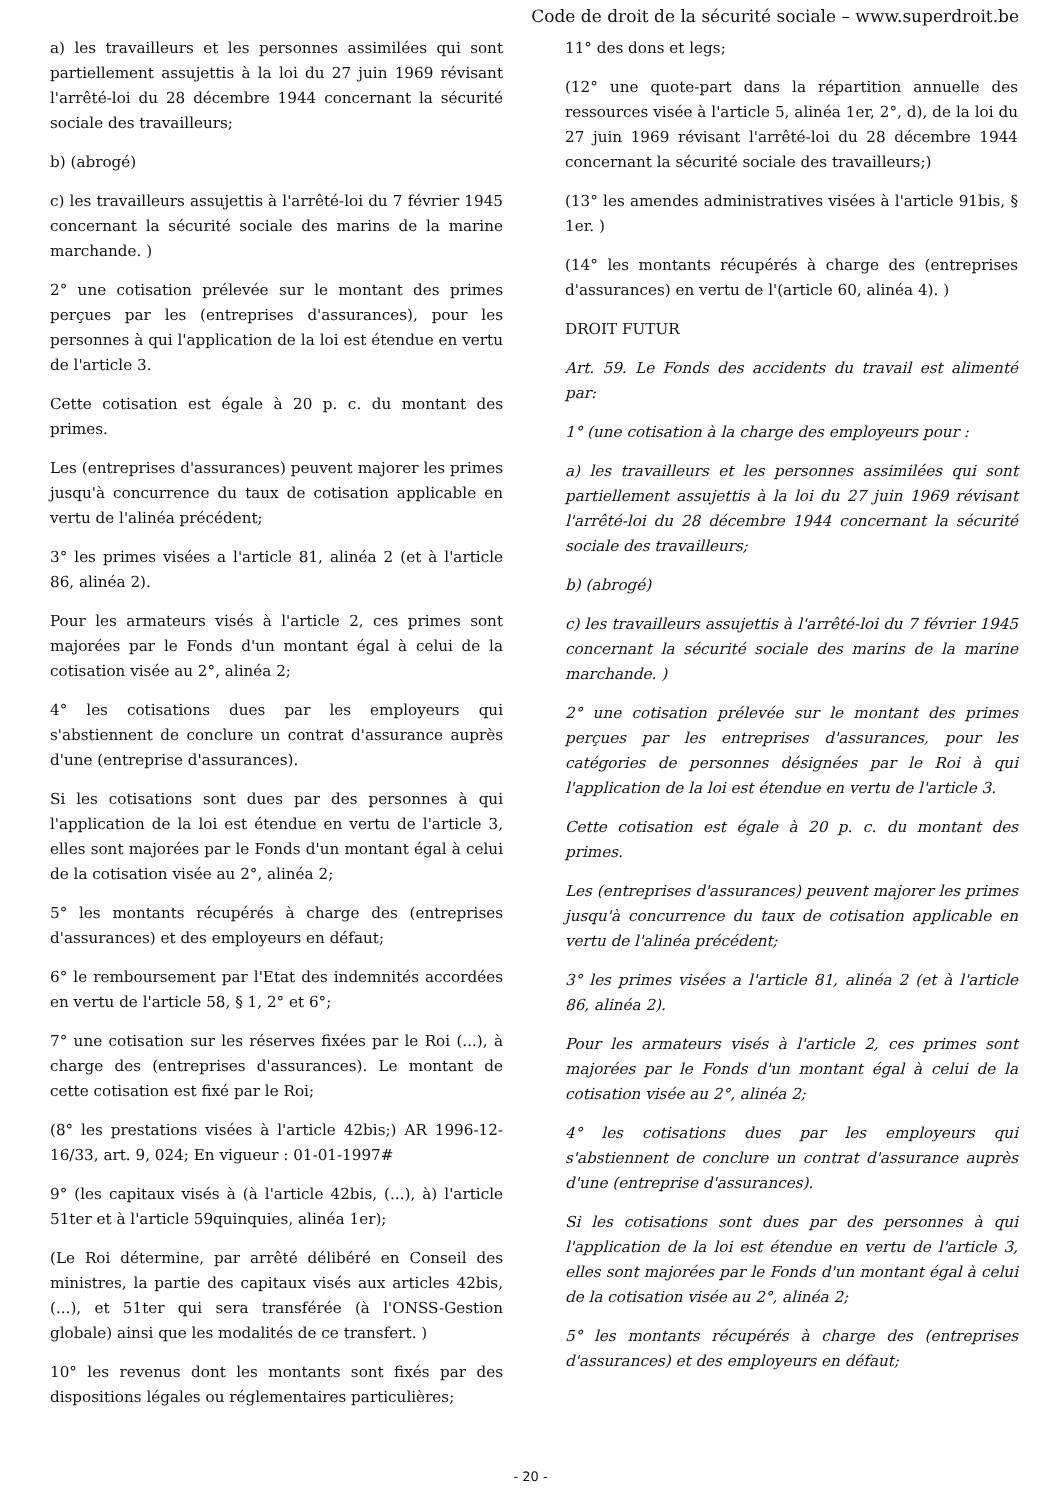Code de droit de la sécurité sociale – www.superdroit.be
a) les travailleurs et les personnes assimilées qui sont partiellement assujettis à la loi du 27 juin 1969 révisant l'arrêté-loi du 28 décembre 1944 concernant la sécurité sociale des travailleurs;
b) (abrogé)
c) les travailleurs assujettis à l'arrêté-loi du 7 février 1945 concernant la sécurité sociale des marins de la marine marchande. )
2° une cotisation prélevée sur le montant des primes perçues par les (entreprises d'assurances), pour les personnes à qui l'application de la loi est étendue en vertu de l'article 3.
Cette cotisation est égale à 20 p. c. du montant des primes.
Les (entreprises d'assurances) peuvent majorer les primes jusqu'à concurrence du taux de cotisation applicable en vertu de l'alinéa précédent;
3° les primes visées a l'article 81, alinéa 2 (et à l'article 86, alinéa 2).
Pour les armateurs visés à l'article 2, ces primes sont majorées par le Fonds d'un montant égal à celui de la cotisation visée au 2°, alinéa 2;
4° les cotisations dues par les employeurs qui s'abstiennent de conclure un contrat d'assurance auprès d'une (entreprise d'assurances).
Si les cotisations sont dues par des personnes à qui l'application de la loi est étendue en vertu de l'article 3, elles sont majorées par le Fonds d'un montant égal à celui de la cotisation visée au 2°, alinéa 2;
5° les montants récupérés à charge des (entreprises d'assurances) et des employeurs en défaut;
6° le remboursement par l'Etat des indemnités accordées en vertu de l'article 58, § 1, 2° et 6°;
7° une cotisation sur les réserves fixées par le Roi (...), à charge des (entreprises d'assurances). Le montant de cette cotisation est fixé par le Roi;
(8° les prestations visées à l'article 42bis;) AR 1996-12-16/33, art. 9, 024; En vigueur : 01-01-1997#
9° (les capitaux visés à (à l'article 42bis, (...), à) l'article 51ter et à l'article 59quinquies, alinéa 1er);
(Le Roi détermine, par arrêté délibéré en Conseil des ministres, la partie des capitaux visés aux articles 42bis, (...), et 51ter qui sera transférée (à l'ONSS-Gestion globale) ainsi que les modalités de ce transfert. )
10° les revenus dont les montants sont fixés par des dispositions légales ou réglementaires particulières;
11° des dons et legs;
(12° une quote-part dans la répartition annuelle des ressources visée à l'article 5, alinéa 1er, 2°, d), de la loi du 27 juin 1969 révisant l'arrêté-loi du 28 décembre 1944 concernant la sécurité sociale des travailleurs;)
(13° les amendes administratives visées à l'article 91bis, § 1er. )
(14° les montants récupérés à charge des (entreprises d'assurances) en vertu de l'(article 60, alinéa 4). )
DROIT FUTUR
Art. 59. Le Fonds des accidents du travail est alimenté par:
1° (une cotisation à la charge des employeurs pour :
a) les travailleurs et les personnes assimilées qui sont partiellement assujettis à la loi du 27 juin 1969 révisant l'arrêté-loi du 28 décembre 1944 concernant la sécurité sociale des travailleurs;
b) (abrogé)
c) les travailleurs assujettis à l'arrêté-loi du 7 février 1945 concernant la sécurité sociale des marins de la marine marchande. )
2° une cotisation prélevée sur le montant des primes perçues par les entreprises d'assurances, pour les catégories de personnes désignées par le Roi à qui l'application de la loi est étendue en vertu de l'article 3.
Cette cotisation est égale à 20 p. c. du montant des primes.
Les (entreprises d'assurances) peuvent majorer les primes jusqu'à concurrence du taux de cotisation applicable en vertu de l'alinéa précédent;
3° les primes visées a l'article 81, alinéa 2 (et à l'article 86, alinéa 2).
Pour les armateurs visés à l'article 2, ces primes sont majorées par le Fonds d'un montant égal à celui de la cotisation visée au 2°, alinéa 2;
4° les cotisations dues par les employeurs qui s'abstiennent de conclure un contrat d'assurance auprès d'une (entreprise d'assurances).
Si les cotisations sont dues par des personnes à qui l'application de la loi est étendue en vertu de l'article 3, elles sont majorées par le Fonds d'un montant égal à celui de la cotisation visée au 2°, alinéa 2;
5° les montants récupérés à charge des (entreprises d'assurances) et des employeurs en défaut;
- 20 -